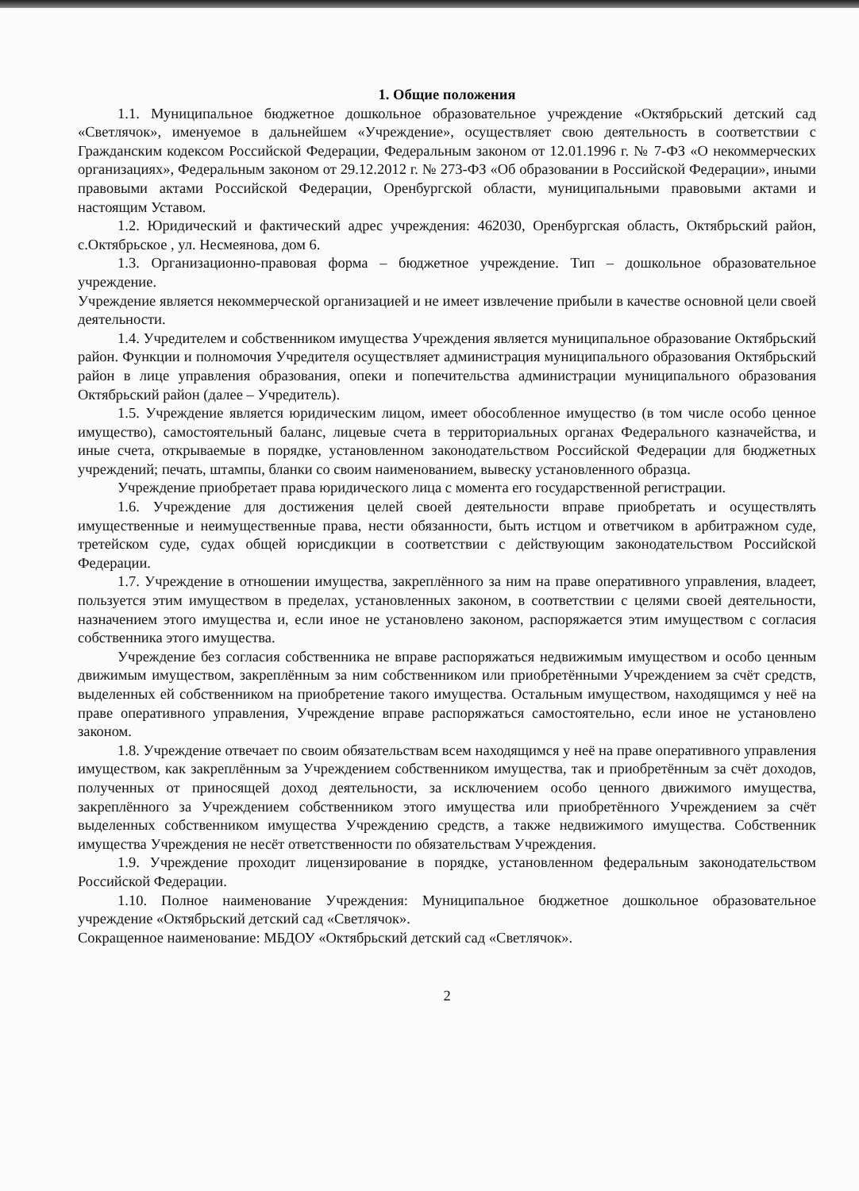1. Общие положения
1.1. Муниципальное бюджетное дошкольное образовательное учреждение «Октябрьский детский сад «Светлячок», именуемое в дальнейшем «Учреждение», осуществляет свою деятельность в соответствии с Гражданским кодексом Российской Федерации, Федеральным законом от 12.01.1996 г. № 7-ФЗ «О некоммерческих организациях», Федеральным законом от 29.12.2012 г. № 273-ФЗ «Об образовании в Российской Федерации», иными правовыми актами Российской Федерации, Оренбургской области, муниципальными правовыми актами и настоящим Уставом.
1.2. Юридический и фактический адрес учреждения: 462030, Оренбургская область, Октябрьский район, с.Октябрьское , ул. Несмеянова, дом 6.
1.3. Организационно-правовая форма – бюджетное учреждение. Тип – дошкольное образовательное учреждение.
Учреждение является некоммерческой организацией и не имеет извлечение прибыли в качестве основной цели своей деятельности.
1.4. Учредителем и собственником имущества Учреждения является муниципальное образование Октябрьский район. Функции и полномочия Учредителя осуществляет администрация муниципального образования Октябрьский район в лице управления образования, опеки и попечительства администрации муниципального образования Октябрьский район (далее – Учредитель).
1.5. Учреждение является юридическим лицом, имеет обособленное имущество (в том числе особо ценное имущество), самостоятельный баланс, лицевые счета в территориальных органах Федерального казначейства, и иные счета, открываемые в порядке, установленном законодательством Российской Федерации для бюджетных учреждений; печать, штампы, бланки со своим наименованием, вывеску установленного образца.
Учреждение приобретает права юридического лица с момента его государственной регистрации.
1.6. Учреждение для достижения целей своей деятельности вправе приобретать и осуществлять имущественные и неимущественные права, нести обязанности, быть истцом и ответчиком в арбитражном суде, третейском суде, судах общей юрисдикции в соответствии с действующим законодательством Российской Федерации.
1.7. Учреждение в отношении имущества, закреплённого за ним на праве оперативного управления, владеет, пользуется этим имуществом в пределах, установленных законом, в соответствии с целями своей деятельности, назначением этого имущества и, если иное не установлено законом, распоряжается этим имуществом с согласия собственника этого имущества.
Учреждение без согласия собственника не вправе распоряжаться недвижимым имуществом и особо ценным движимым имуществом, закреплённым за ним собственником или приобретёнными Учреждением за счёт средств, выделенных ей собственником на приобретение такого имущества. Остальным имуществом, находящимся у неё на праве оперативного управления, Учреждение вправе распоряжаться самостоятельно, если иное не установлено законом.
1.8. Учреждение отвечает по своим обязательствам всем находящимся у неё на праве оперативного управления имуществом, как закреплённым за Учреждением собственником имущества, так и приобретённым за счёт доходов, полученных от приносящей доход деятельности, за исключением особо ценного движимого имущества, закреплённого за Учреждением собственником этого имущества или приобретённого Учреждением за счёт выделенных собственником имущества Учреждению средств, а также недвижимого имущества. Собственник имущества Учреждения не несёт ответственности по обязательствам Учреждения.
1.9. Учреждение проходит лицензирование в порядке, установленном федеральным законодательством Российской Федерации.
1.10. Полное наименование Учреждения: Муниципальное бюджетное дошкольное образовательное учреждение «Октябрьский детский сад «Светлячок».
Сокращенное наименование: МБДОУ «Октябрьский детский сад «Светлячок».
2